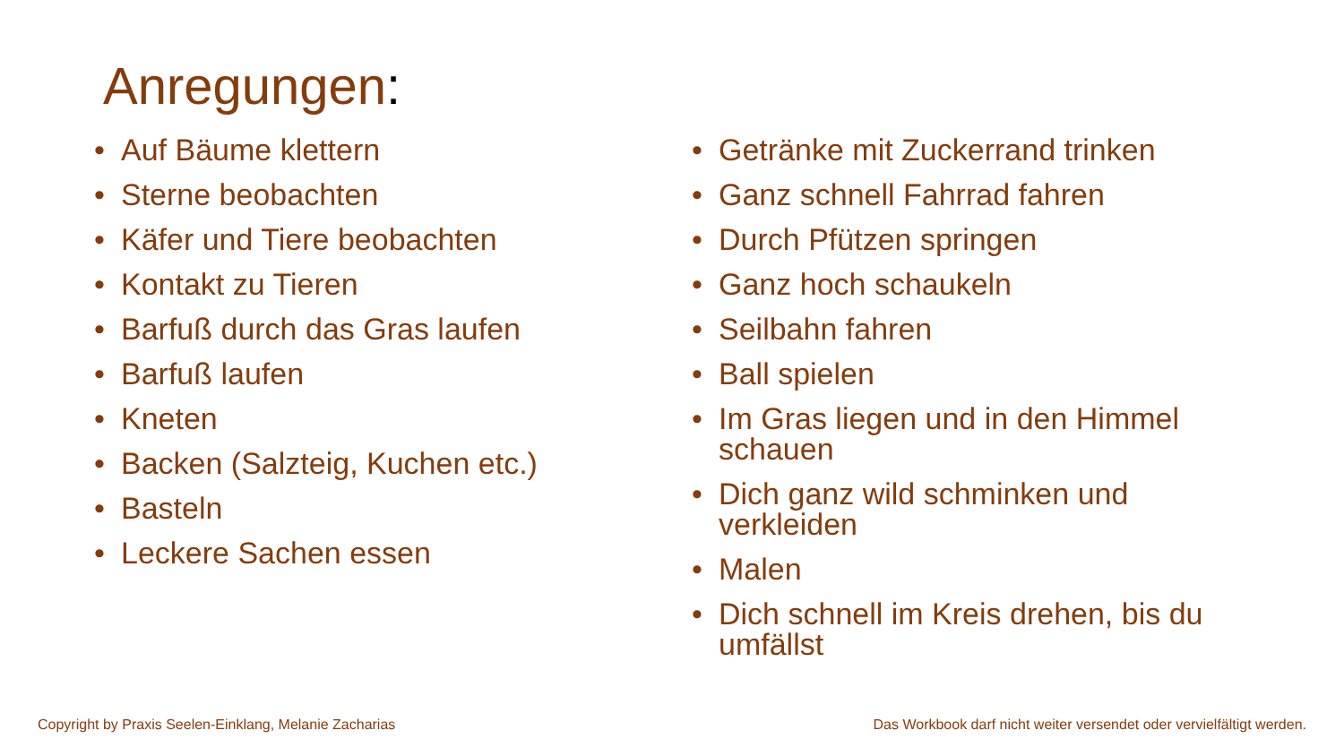Anregungen:
• Auf Bäume klettern
• Sterne beobachten
• Käfer und Tiere beobachten
• Kontakt zu Tieren
• Barfuß durch das Gras laufen
• Barfuß laufen
• Kneten
• Backen (Salzteig, Kuchen etc.)
• Basteln
• Leckere Sachen essen
• Getränke mit Zuckerrand trinken
• Ganz schnell Fahrrad fahren
• Durch Pfützen springen
• Ganz hoch schaukeln
• Seilbahn fahren
• Ball spielen
• Im Gras liegen und in den Himmel schauen
• Dich ganz wild schminken und verkleiden
• Malen
• Dich schnell im Kreis drehen, bis du umfällst
Copyright by Praxis Seelen-Einklang, Melanie Zacharias
Das Workbook darf nicht weiter versendet oder vervielfältigt werden.